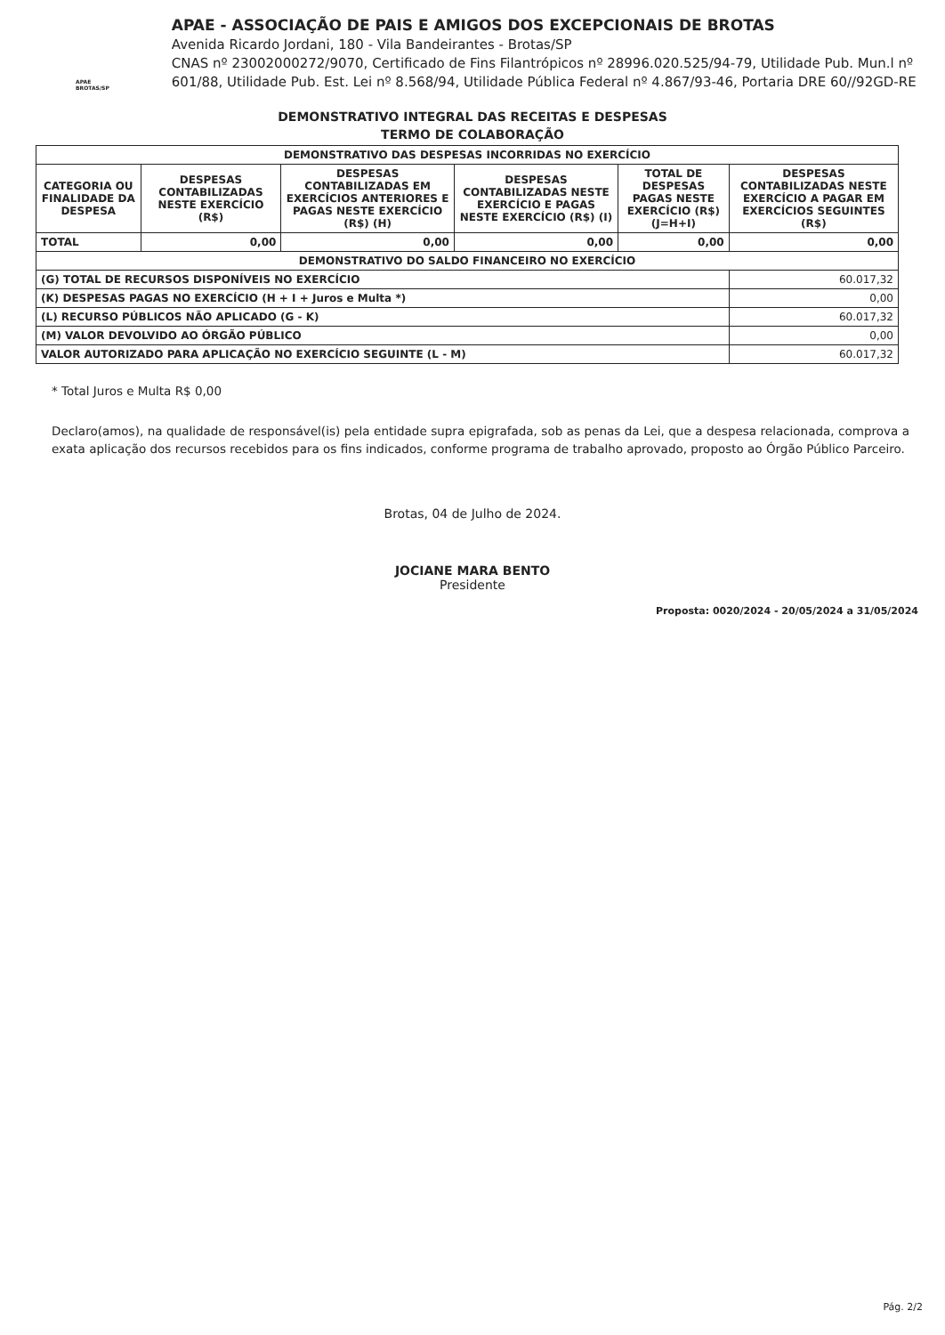APAE BROTAS/SP
APAE - ASSOCIAÇÃO DE PAIS E AMIGOS DOS EXCEPCIONAIS DE BROTAS
Avenida Ricardo Jordani, 180 - Vila Bandeirantes - Brotas/SP
CNAS nº 23002000272/9070, Certificado de Fins Filantrópicos nº 28996.020.525/94-79, Utilidade Pub. Mun.l nº 601/88, Utilidade Pub. Est. Lei nº 8.568/94, Utilidade Pública Federal nº 4.867/93-46, Portaria DRE 60//92GD-RE
DEMONSTRATIVO INTEGRAL DAS RECEITAS E DESPESAS
TERMO DE COLABORAÇÃO
| DEMONSTRATIVO DAS DESPESAS INCORRIDAS NO EXERCÍCIO | | | | | |
| --- | --- | --- | --- | --- | --- |
| CATEGORIA OU FINALIDADE DA DESPESA | DESPESAS CONTABILIZADAS NESTE EXERCÍCIO (R$) | DESPESAS CONTABILIZADAS EM EXERCÍCIOS ANTERIORES E PAGAS NESTE EXERCÍCIO (R$) (H) | DESPESAS CONTABILIZADAS NESTE EXERCÍCIO E PAGAS NESTE EXERCÍCIO (R$) (I) | TOTAL DE DESPESAS PAGAS NESTE EXERCÍCIO (R$) (J=H+I) | DESPESAS CONTABILIZADAS NESTE EXERCÍCIO A PAGAR EM EXERCÍCIOS SEGUINTES (R$) |
| TOTAL | 0,00 | 0,00 | 0,00 | 0,00 | 0,00 |
| DEMONSTRATIVO DO SALDO FINANCEIRO NO EXERCÍCIO | | | | | |
| (G) TOTAL DE RECURSOS DISPONÍVEIS NO EXERCÍCIO | | | | | 60.017,32 |
| (K) DESPESAS PAGAS NO EXERCÍCIO (H + I + Juros e Multa *) | | | | | 0,00 |
| (L) RECURSO PÚBLICOS NÃO APLICADO (G - K) | | | | | 60.017,32 |
| (M) VALOR DEVOLVIDO AO ÓRGÃO PÚBLICO | | | | | 0,00 |
| VALOR AUTORIZADO PARA APLICAÇÃO NO EXERCÍCIO SEGUINTE (L - M) | | | | | 60.017,32 |
* Total Juros e Multa R$ 0,00
Declaro(amos), na qualidade de responsável(is) pela entidade supra epigrafada, sob as penas da Lei, que a despesa relacionada, comprova a exata aplicação dos recursos recebidos para os fins indicados, conforme programa de trabalho aprovado, proposto ao Órgão Público Parceiro.
Brotas, 04 de Julho de 2024.
JOCIANE MARA BENTO
Presidente
Proposta: 0020/2024 - 20/05/2024 a 31/05/2024
Pág. 2/2